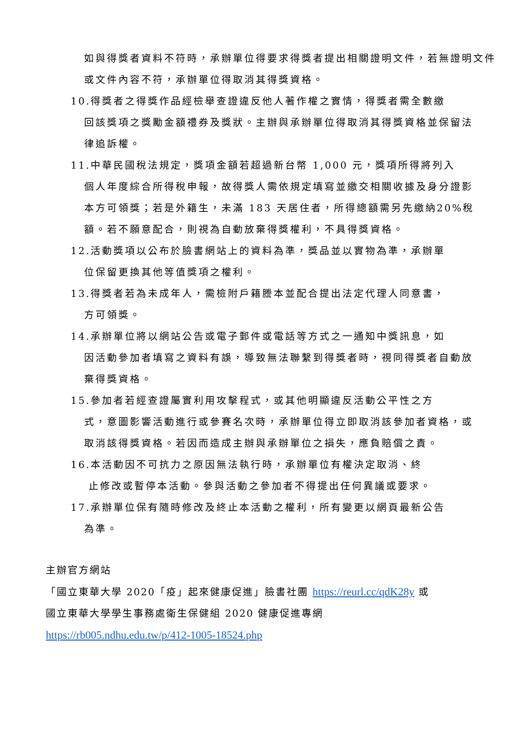如與得獎者資料不符時，承辦單位得要求得獎者提出相關證明文件，若無證明文件或文件內容不符，承辦單位得取消其得獎資格。
10.得獎者之得獎作品經檢舉查證違反他人著作權之實情，得獎者需全數繳
回該獎項之獎勵金額禮券及獎狀。主辦與承辦單位得取消其得獎資格並保留法律追訴權。
11.中華民國稅法規定，獎項金額若超過新台幣 1,000 元，獎項所得將列入
個人年度綜合所得稅申報，故得獎人需依規定填寫並繳交相關收據及身分證影本方可領獎；若是外籍生，未滿 183 天居住者，所得總額需另先繳納20%稅額。若不願意配合，則視為自動放棄得獎權利，不具得獎資格。
12.活動獎項以公布於臉書網站上的資料為準，獎品並以實物為準，承辦單
位保留更換其他等值獎項之權利。
13.得獎者若為未成年人，需檢附戶籍謄本並配合提出法定代理人同意書，
方可領獎。
14.承辦單位將以網站公告或電子郵件或電話等方式之一通知中獎訊息，如
因活動參加者填寫之資料有誤，導致無法聯繫到得獎者時，視同得獎者自動放棄得獎資格。
15.參加者若經查證屬實利用攻擊程式，或其他明顯違反活動公平性之方
式，意圖影響活動進行或參賽名次時，承辦單位得立即取消該參加者資格，或取消該得獎資格。若因而造成主辦與承辦單位之損失，應負賠償之責。
16.本活動因不可抗力之原因無法執行時，承辦單位有權決定取消、終
止修改或暫停本活動。參與活動之參加者不得提出任何異議或要求。
17.承辦單位保有隨時修改及終止本活動之權利，所有變更以網頁最新公告
為準。
主辦官方網站
「國立東華大學 2020「疫」起來健康促進」臉書社團 https://reurl.cc/qdK28y 或
國立東華大學學生事務處衛生保健組 2020 健康促進專網
https://rb005.ndhu.edu.tw/p/412-1005-18524.php